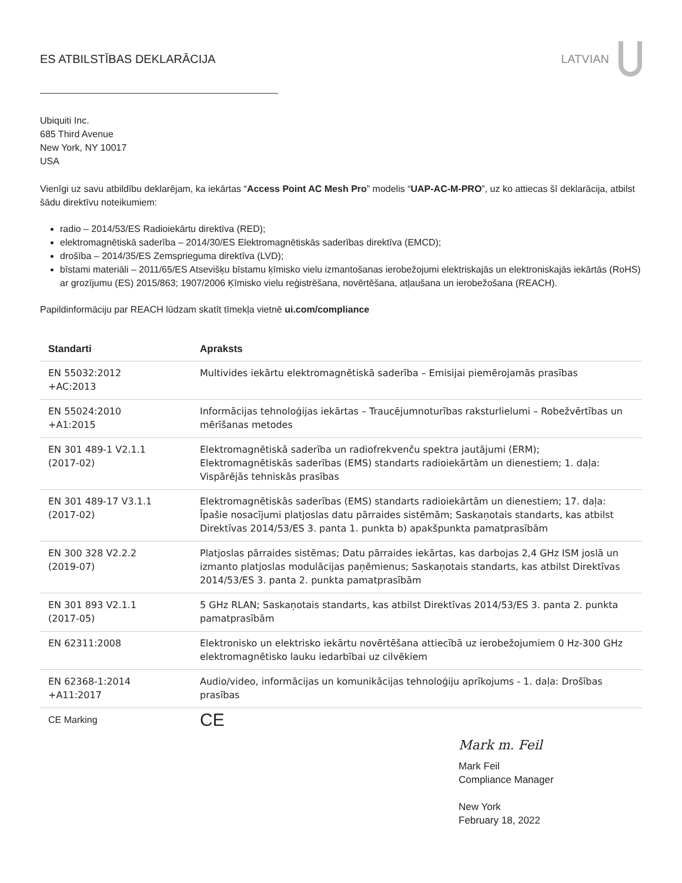ES ATBILSTĪBAS DEKLARĀCIJA LATVIAN
Ubiquiti Inc.
685 Third Avenue
New York, NY 10017
USA
Vienīgi uz savu atbildību deklarējam, ka iekārtas “Access Point AC Mesh Pro” modelis “UAP-AC-M-PRO”, uz ko attiecas šī deklarācija, atbilst šādu direktīvu noteikumiem:
radio – 2014/53/ES Radioiekārtu direktīva (RED);
elektromagnētiskā saderība – 2014/30/ES Elektromagnētiskās saderības direktīva (EMCD);
drošība – 2014/35/ES Zemsprieguma direktīva (LVD);
bīstami materiāli – 2011/65/ES Atsevišķu bīstamu ķīmisko vielu izmantošanas ierobežojumi elektriskajās un elektroniskajās iekārtās (RoHS) ar grozījumu (ES) 2015/863; 1907/2006 Ķīmisko vielu reģistrēšana, novērtēšana, atļaušana un ierobežošana (REACH).
Papildinformāciju par REACH lūdzam skatīt tīmekļa vietnē ui.com/compliance
| Standarti | Apraksts |
| --- | --- |
| EN 55032:2012 +AC:2013 | Multivides iekārtu elektromagnētiskā saderība – Emisijai piemērojamās prasības |
| EN 55024:2010 +A1:2015 | Informācijas tehnoloģijas iekārtas – Traucējumnoturības raksturlielumi – Robežvērtības un mērīšanas metodes |
| EN 301 489-1 V2.1.1 (2017-02) | Elektromagnētiskā saderība un radiofrekvenču spektra jautājumi (ERM); Elektromagnētiskās saderības (EMS) standarts radioiekārtām un dienestiem; 1. daļa: Vispārējās tehniskās prasības |
| EN 301 489-17 V3.1.1 (2017-02) | Elektromagnētiskās saderības (EMS) standarts radioiekārtām un dienestiem; 17. daļa: Īpašie nosacījumi platjoslas datu pārraides sistēmām; Saskaņotais standarts, kas atbilst Direktīvas 2014/53/ES 3. panta 1. punkta b) apakšpunkta pamatprasībām |
| EN 300 328 V2.2.2 (2019-07) | Platjoslas pārraides sistēmas; Datu pārraides iekārtas, kas darbojas 2,4 GHz ISM joslā un izmanto platjoslas modulācijas paņēmienus; Saskaņotais standarts, kas atbilst Direktīvas 2014/53/ES 3. panta 2. punkta pamatprasībām |
| EN 301 893 V2.1.1 (2017-05) | 5 GHz RLAN; Saskaņotais standarts, kas atbilst Direktīvas 2014/53/ES 3. panta 2. punkta pamatprasībām |
| EN 62311:2008 | Elektronisko un elektrisko iekārtu novērtēšana attiecībā uz ierobežojumiem 0 Hz-300 GHz elektromagnētisko lauku iedarbībai uz cilvēkiem |
| EN 62368-1:2014 +A11:2017 | Audio/video, informācijas un komunikācijas tehnoloģiju aprīkojums - 1. daļa: Drošības prasības |
| CE Marking | CE |
Mark m. Feil
Mark Feil
Compliance Manager
New York
February 18, 2022